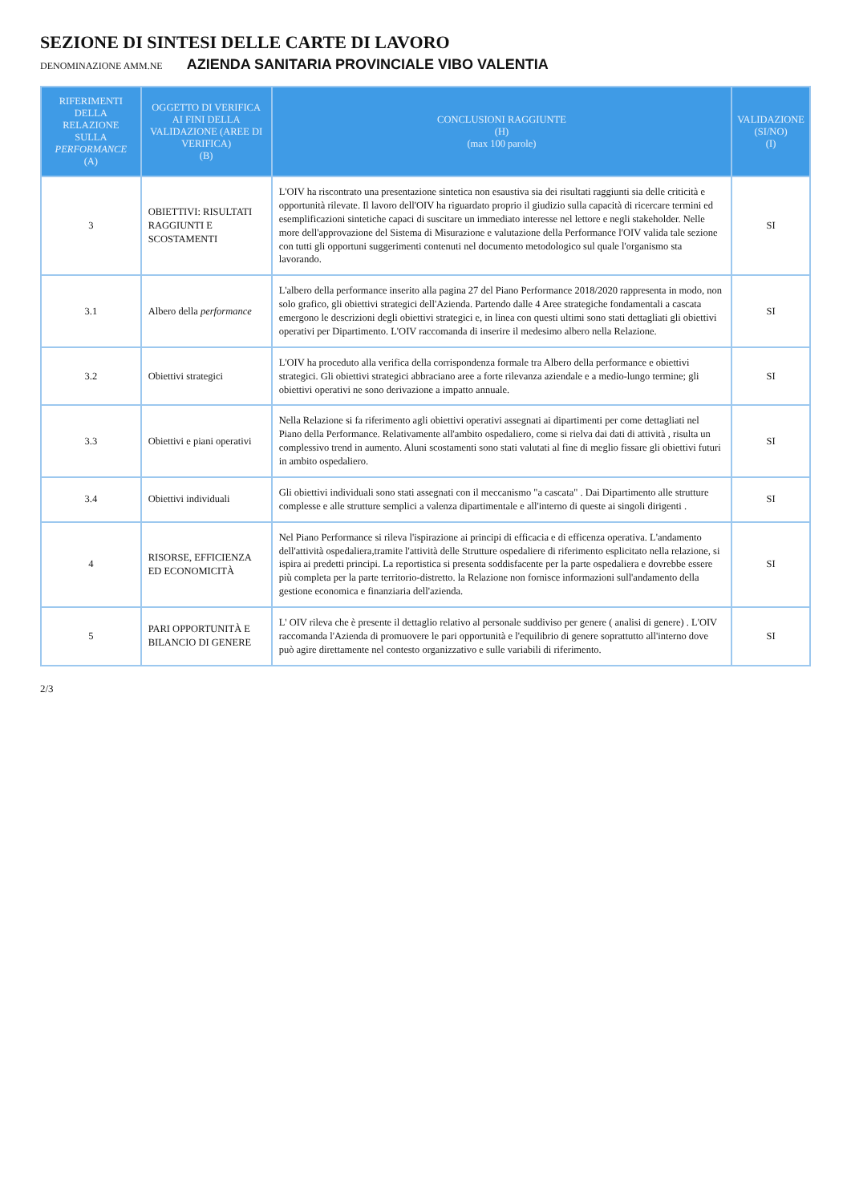SEZIONE DI SINTESI DELLE CARTE DI LAVORO
DENOMINAZIONE AMM.NE AZIENDA SANITARIA PROVINCIALE VIBO VALENTIA
| RIFERIMENTI DELLA RELAZIONE SULLA PERFORMANCE (A) | OGGETTO DI VERIFICA AI FINI DELLA VALIDAZIONE (AREE DI VERIFICA) (B) | CONCLUSIONI RAGGIUNTE (H) (max 100 parole) | VALIDAZIONE (SI/NO) (I) |
| --- | --- | --- | --- |
| 3 | OBIETTIVI: RISULTATI RAGGIUNTI E SCOSTAMENTI | L'OIV ha riscontrato una presentazione sintetica non esaustiva sia dei risultati raggiunti sia delle criticità e opportunità rilevate. Il lavoro dell'OIV ha riguardato proprio il giudizio sulla capacità di ricercare termini ed esemplificazioni sintetiche capaci di suscitare un immediato interesse nel lettore e negli stakeholder. Nelle more dell'approvazione del Sistema di Misurazione e valutazione della Performance l'OIV valida tale sezione con tutti gli opportuni suggerimenti contenuti nel documento metodologico sul quale l'organismo sta lavorando. | SI |
| 3.1 | Albero della performance | L'albero della performance inserito alla pagina 27 del Piano Performance 2018/2020 rappresenta in modo, non solo grafico, gli obiettivi strategici dell'Azienda. Partendo dalle 4 Aree strategiche fondamentali a cascata emergono le descrizioni degli obiettivi strategici e, in linea con questi ultimi sono stati dettagliati gli obiettivi operativi per Dipartimento. L'OIV raccomanda di inserire il medesimo albero nella Relazione. | SI |
| 3.2 | Obiettivi strategici | L'OIV ha proceduto alla verifica della corrispondenza formale tra Albero della performance e obiettivi strategici. Gli obiettivi strategici abbraciano aree a forte rilevanza aziendale e a medio-lungo termine; gli obiettivi operativi ne sono derivazione a impatto annuale. | SI |
| 3.3 | Obiettivi e piani operativi | Nella Relazione si fa riferimento agli obiettivi operativi assegnati ai dipartimenti per come dettagliati nel Piano della Performance. Relativamente all'ambito ospedaliero, come si rielva dai dati di attività , risulta un complessivo trend in aumento. Aluni scostamenti sono stati valutati al fine di meglio fissare gli obiettivi futuri in ambito ospedaliero. | SI |
| 3.4 | Obiettivi individuali | Gli obiettivi individuali sono stati assegnati con il meccanismo "a cascata" . Dai Dipartimento alle strutture complesse e alle strutture semplici a valenza dipartimentale e all'interno di queste ai singoli dirigenti . | SI |
| 4 | RISORSE, EFFICIENZA ED ECONOMICITÀ | Nel Piano Performance si rileva l'ispirazione ai principi di efficacia e di efficenza operativa. L'andamento dell'attività ospedaliera,tramite l'attività delle Strutture ospedaliere di riferimento esplicitato nella relazione, si ispira ai predetti principi. La reportistica si presenta soddisfacente per la parte ospedaliera e dovrebbe essere più completa per la parte territorio-distretto. la Relazione non fornisce informazioni sull'andamento della gestione economica e finanziaria dell'azienda. | SI |
| 5 | PARI OPPORTUNITÀ E BILANCIO DI GENERE | L' OIV rileva che è presente il dettaglio relativo al personale suddiviso per genere ( analisi di genere) . L'OIV raccomanda l'Azienda di promuovere le pari opportunità e l'equilibrio di genere soprattutto all'interno dove può agire direttamente nel contesto organizzativo e sulle variabili di riferimento. | SI |
2/3